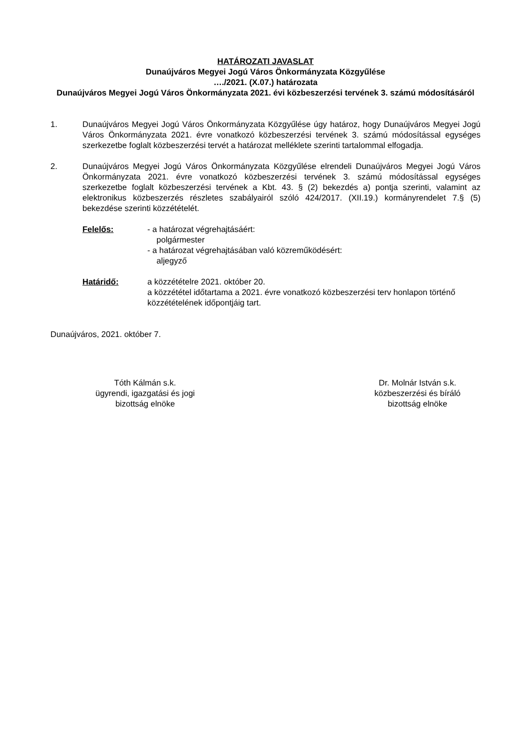HATÁROZATI JAVASLAT
Dunaújváros Megyei Jogú Város Önkormányzata Közgyűlése
…./2021. (X.07.) határozata
Dunaújváros Megyei Jogú Város Önkormányzata 2021. évi közbeszerzési tervének 3. számú módosításáról
1. Dunaújváros Megyei Jogú Város Önkormányzata Közgyűlése úgy határoz, hogy Dunaújváros Megyei Jogú Város Önkormányzata 2021. évre vonatkozó közbeszerzési tervének 3. számú módosítással egységes szerkezetbe foglalt közbeszerzési tervét a határozat melléklete szerinti tartalommal elfogadja.
2. Dunaújváros Megyei Jogú Város Önkormányzata Közgyűlése elrendeli Dunaújváros Megyei Jogú Város Önkormányzata 2021. évre vonatkozó közbeszerzési tervének 3. számú módosítással egységes szerkezetbe foglalt közbeszerzési tervének a Kbt. 43. § (2) bekezdés a) pontja szerinti, valamint az elektronikus közbeszerzés részletes szabályairól szóló 424/2017. (XII.19.) kormányrendelet 7.§ (5) bekezdése szerinti közzétételét.
Felelős: - a határozat végrehajtásáért:
polgármester
- a határozat végrehajtásában való közreműködésért:
aljegyző
Határidő: a közzétételre 2021. október 20.
a közzététel időtartama a 2021. évre vonatkozó közbeszerzési terv honlapon történő közzétételének időpontjáig tart.
Dunaújváros, 2021. október 7.
Tóth Kálmán s.k.
ügyrendi, igazgatási és jogi
bizottság elnöke
Dr. Molnár István s.k.
közbeszerzési és bíráló
bizottság elnöke